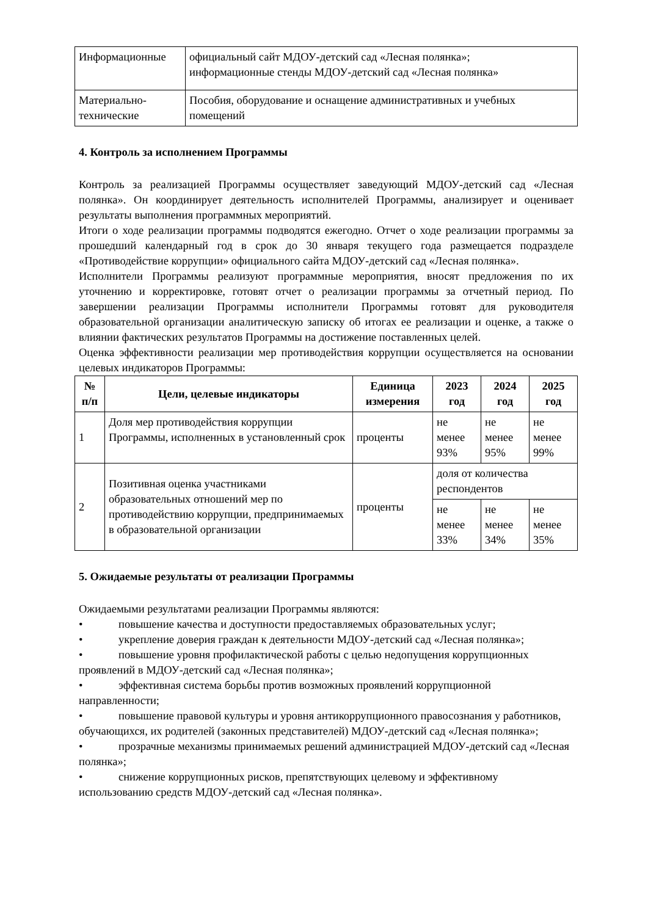| Информационные | официальный сайт МДОУ-детский сад «Лесная полянка»; информационные стенды МДОУ-детский сад «Лесная полянка» |
| Материально-технические | Пособия, оборудование и оснащение административных и учебных помещений |
4. Контроль за исполнением Программы
Контроль за реализацией Программы осуществляет заведующий МДОУ-детский сад «Лесная полянка». Он координирует деятельность исполнителей Программы, анализирует и оценивает результаты выполнения программных мероприятий.
Итоги о ходе реализации программы подводятся ежегодно. Отчет о ходе реализации программы за прошедший календарный год в срок до 30 января текущего года размещается подразделе «Противодействие коррупции» официального сайта МДОУ-детский сад «Лесная полянка».
Исполнители Программы реализуют программные мероприятия, вносят предложения по их уточнению и корректировке, готовят отчет о реализации программы за отчетный период. По завершении реализации Программы исполнители Программы готовят для руководителя образовательной организации аналитическую записку об итогах ее реализации и оценке, а также о влиянии фактических результатов Программы на достижение поставленных целей.
Оценка эффективности реализации мер противодействия коррупции осуществляется на основании целевых индикаторов Программы:
| № п/п | Цели, целевые индикаторы | Единица измерения | 2023 год | 2024 год | 2025 год |
| --- | --- | --- | --- | --- | --- |
| 1 | Доля мер противодействия коррупции Программы, исполненных в установленный срок | проценты | не менее 93% | не менее 95% | не менее 99% |
| 2 | Позитивная оценка участниками образовательных отношений мер по противодействию коррупции, предпринимаемых в образовательной организации | проценты | доля от количества респондентов | | |
| | | | не менее 33% | не менее 34% | не менее 35% |
5. Ожидаемые результаты от реализации Программы
Ожидаемыми результатами реализации Программы являются:
• повышение качества и доступности предоставляемых образовательных услуг;
• укрепление доверия граждан к деятельности МДОУ-детский сад «Лесная полянка»;
• повышение уровня профилактической работы с целью недопущения коррупционных проявлений в МДОУ-детский сад «Лесная полянка»;
• эффективная система борьбы против возможных проявлений коррупционной направленности;
• повышение правовой культуры и уровня антикоррупционного правосознания у работников, обучающихся, их родителей (законных представителей) МДОУ-детский сад «Лесная полянка»;
• прозрачные механизмы принимаемых решений администрацией МДОУ-детский сад «Лесная полянка»;
• снижение коррупционных рисков, препятствующих целевому и эффективному использованию средств МДОУ-детский сад «Лесная полянка».